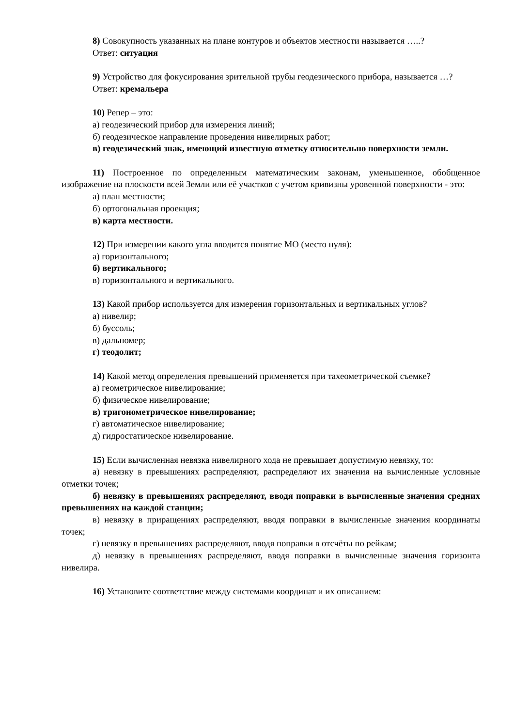8) Совокупность указанных на плане контуров и объектов местности называется …..?
Ответ: ситуация
9) Устройство для фокусирования зрительной трубы геодезического прибора, называется …?
Ответ: кремальера
10) Репер – это:
а) геодезический прибор для измерения линий;
б) геодезическое направление проведения нивелирных работ;
в) геодезический знак, имеющий известную отметку относительно поверхности земли.
11) Построенное по определенным математическим законам, уменьшенное, обобщенное изображение на плоскости всей Земли или её участков с учетом кривизны уровенной поверхности - это:
а) план местности;
б) ортогональная проекция;
в) карта местности.
12) При измерении какого угла вводится понятие МО (место нуля):
а) горизонтального;
б) вертикального;
в) горизонтального и вертикального.
13) Какой прибор используется для измерения горизонтальных и вертикальных углов?
а) нивелир;
б) буссоль;
в) дальномер;
г) теодолит;
14) Какой метод определения превышений применяется при тахеометрической съемке?
а) геометрическое нивелирование;
б) физическое нивелирование;
в) тригонометрическое нивелирование;
г) автоматическое нивелирование;
д) гидростатическое нивелирование.
15) Если вычисленная невязка нивелирного хода не превышает допустимую невязку, то:
а) невязку в превышениях распределяют, распределяют их значения на вычисленные условные отметки точек;
б) невязку в превышениях распределяют, вводя поправки в вычисленные значения средних превышениях на каждой станции;
в) невязку в приращениях распределяют, вводя поправки в вычисленные значения координаты точек;
г) невязку в превышениях распределяют, вводя поправки в отсчёты по рейкам;
д) невязку в превышениях распределяют, вводя поправки в вычисленные значения горизонта нивелира.
16) Установите соответствие между системами координат и их описанием: